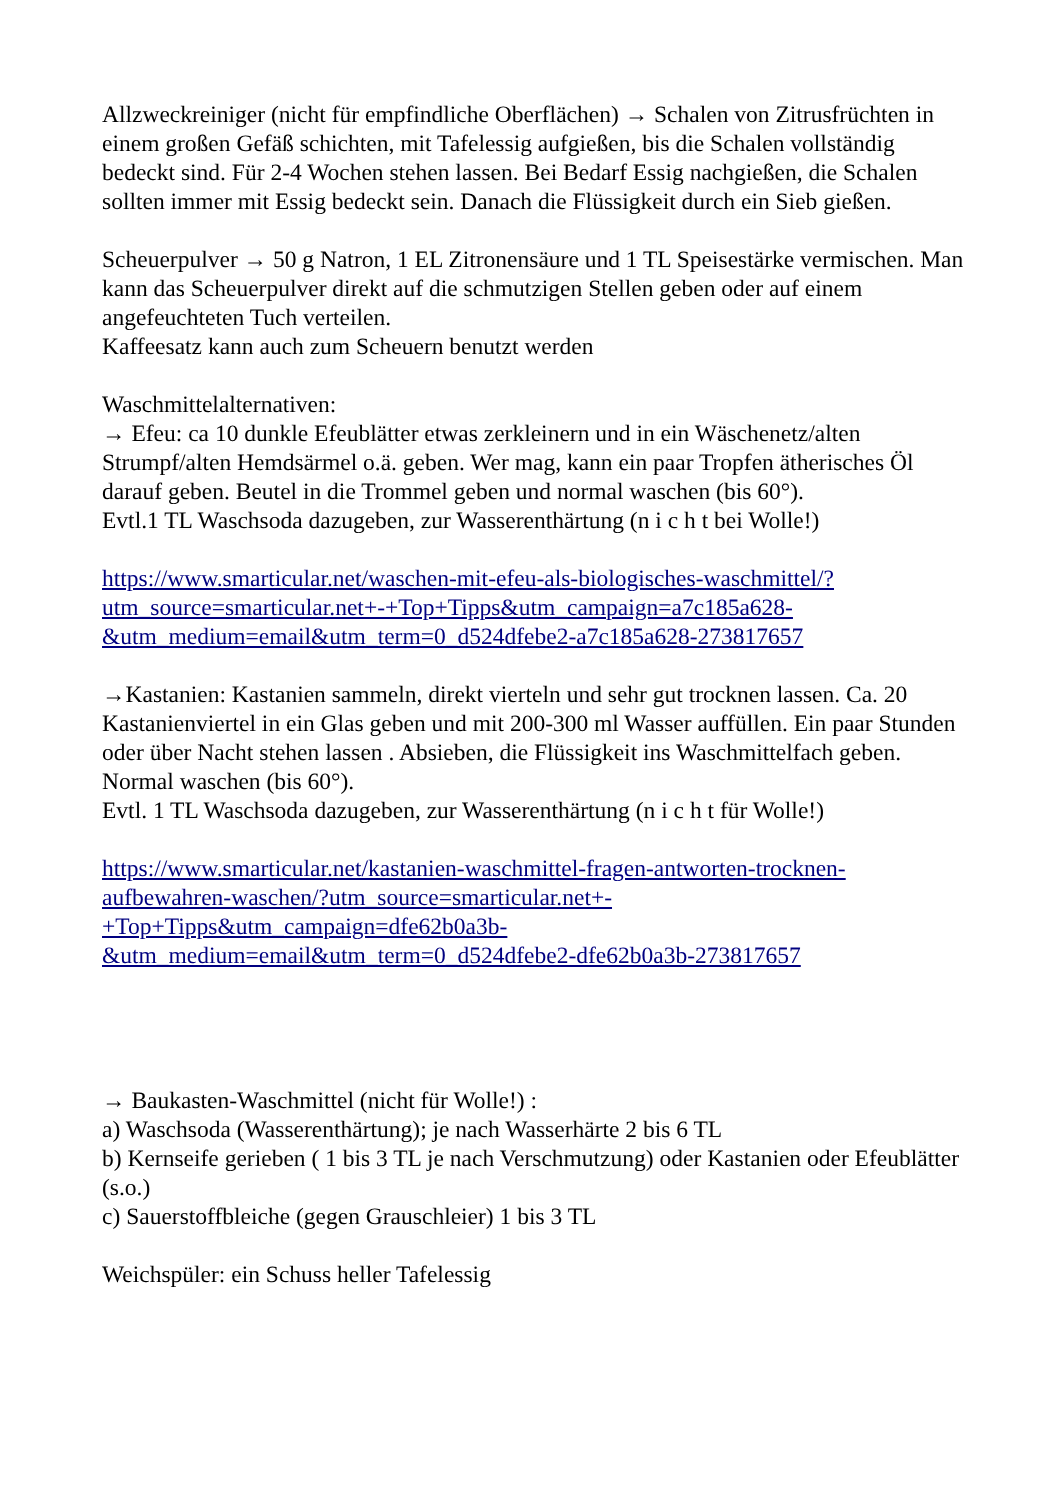Allzweckreiniger (nicht für empfindliche Oberflächen) → Schalen von Zitrusfrüchten in einem großen Gefäß schichten, mit Tafelessig aufgießen, bis die Schalen vollständig bedeckt sind. Für 2-4 Wochen stehen lassen. Bei Bedarf Essig nachgießen, die Schalen sollten immer mit Essig bedeckt sein. Danach die Flüssigkeit durch ein Sieb gießen.
Scheuerpulver → 50 g Natron, 1 EL Zitronensäure und 1 TL Speisestärke vermischen. Man kann das Scheuerpulver direkt auf die schmutzigen Stellen geben oder auf einem angefeuchteten Tuch verteilen.
Kaffeesatz kann auch zum Scheuern benutzt werden
Waschmittelalternativen:
→ Efeu: ca 10 dunkle Efeublätter etwas zerkleinern und in ein Wäschenetz/alten Strumpf/alten Hemdsärmel o.ä. geben. Wer mag, kann ein paar Tropfen ätherisches Öl darauf geben. Beutel in die Trommel geben und normal waschen (bis 60°).
Evtl.1 TL Waschsoda dazugeben, zur Wasserenthärtung (n i c h t bei Wolle!)
https://www.smarticular.net/waschen-mit-efeu-als-biologisches-waschmittel/?
utm_source=smarticular.net+-+Top+Tipps&utm_campaign=a7c185a628-
&utm_medium=email&utm_term=0_d524dfebe2-a7c185a628-273817657
→Kastanien: Kastanien sammeln, direkt vierteln und sehr gut trocknen lassen. Ca. 20 Kastanienviertel in ein Glas geben und mit 200-300 ml Wasser auffüllen. Ein paar Stunden oder über Nacht stehen lassen . Absieben, die Flüssigkeit ins Waschmittelfach geben. Normal waschen (bis 60°).
Evtl. 1 TL Waschsoda dazugeben, zur Wasserenthärtung (n i c h t für Wolle!)
https://www.smarticular.net/kastanien-waschmittel-fragen-antworten-trocknen-
aufbewahren-waschen/?utm_source=smarticular.net+-
+Top+Tipps&utm_campaign=dfe62b0a3b-
&utm_medium=email&utm_term=0_d524dfebe2-dfe62b0a3b-273817657
→ Baukasten-Waschmittel (nicht für Wolle!) :
a) Waschsoda (Wasserenthärtung); je nach Wasserhärte 2 bis 6 TL
b) Kernseife gerieben ( 1 bis 3 TL je nach Verschmutzung) oder Kastanien oder Efeublätter (s.o.)
c) Sauerstoffbleiche (gegen Grauschleier) 1 bis 3 TL
Weichspüler: ein Schuss heller Tafelessig